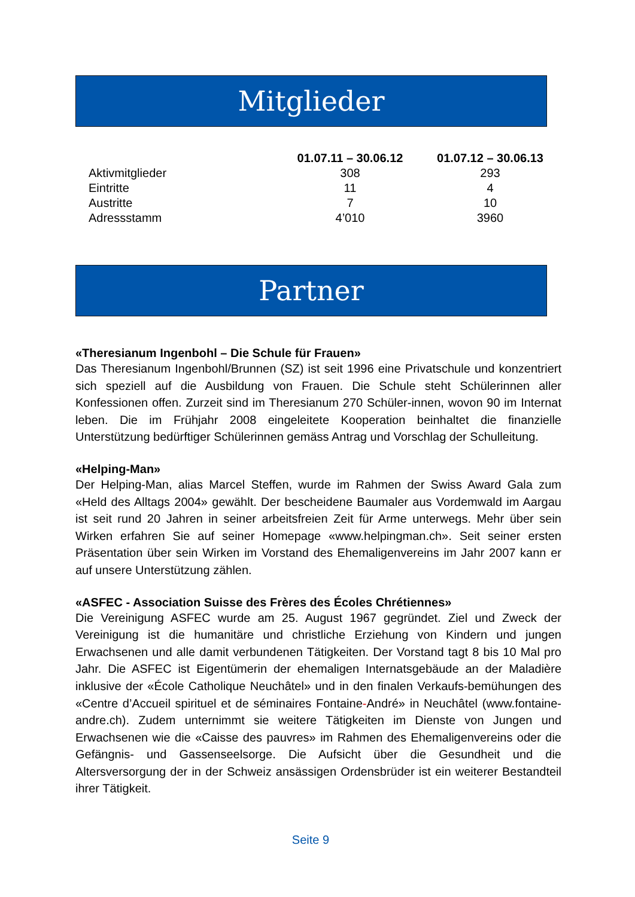Mitglieder
| | 01.07.11 – 30.06.12 | 01.07.12 – 30.06.13 |
| --- | --- | --- |
| Aktivmitglieder | 308 | 293 |
| Eintritte | 11 | 4 |
| Austritte | 7 | 10 |
| Adressstamm | 4’010 | 3960 |
Partner
«Theresianum Ingenbohl – Die Schule für Frauen»
Das Theresianum Ingenbohl/Brunnen (SZ) ist seit 1996 eine Privatschule und konzentriert sich speziell auf die Ausbildung von Frauen. Die Schule steht Schülerinnen aller Konfessionen offen. Zurzeit sind im Theresianum 270 Schüler-innen, wovon 90 im Internat leben. Die im Frühjahr 2008 eingeleitete Kooperation beinhaltet die finanzielle Unterstützung bedürftiger Schülerinnen gemäss Antrag und Vorschlag der Schulleitung.
«Helping-Man»
Der Helping-Man, alias Marcel Steffen, wurde im Rahmen der Swiss Award Gala zum «Held des Alltags 2004» gewählt. Der bescheidene Baumaler aus Vordemwald im Aargau ist seit rund 20 Jahren in seiner arbeitsfreien Zeit für Arme unterwegs. Mehr über sein Wirken erfahren Sie auf seiner Homepage «www.helpingman.ch». Seit seiner ersten Präsentation über sein Wirken im Vorstand des Ehemaligenvereins im Jahr 2007 kann er auf unsere Unterstützung zählen.
«ASFEC - Association Suisse des Frères des Écoles Chrétiennes»
Die Vereinigung ASFEC wurde am 25. August 1967 gegründet. Ziel und Zweck der Vereinigung ist die humanitäre und christliche Erziehung von Kindern und jungen Erwachsenen und alle damit verbundenen Tätigkeiten. Der Vorstand tagt 8 bis 10 Mal pro Jahr. Die ASFEC ist Eigentümerin der ehemaligen Internatsgebäude an der Maladière inklusive der «École Catholique Neuchâtel» und in den finalen Verkaufs-bemühungen des «Centre d’Accueil spirituel et de séminaires Fontaine-André» in Neuchâtel (www.fontaine-andre.ch). Zudem unternimmt sie weitere Tätigkeiten im Dienste von Jungen und Erwachsenen wie die «Caisse des pauvres» im Rahmen des Ehemaligenvereins oder die Gefängnis- und Gassenseelsorge. Die Aufsicht über die Gesundheit und die Altersversorgung der in der Schweiz ansässigen Ordensbrüder ist ein weiterer Bestandteil ihrer Tätigkeit.
Seite 9